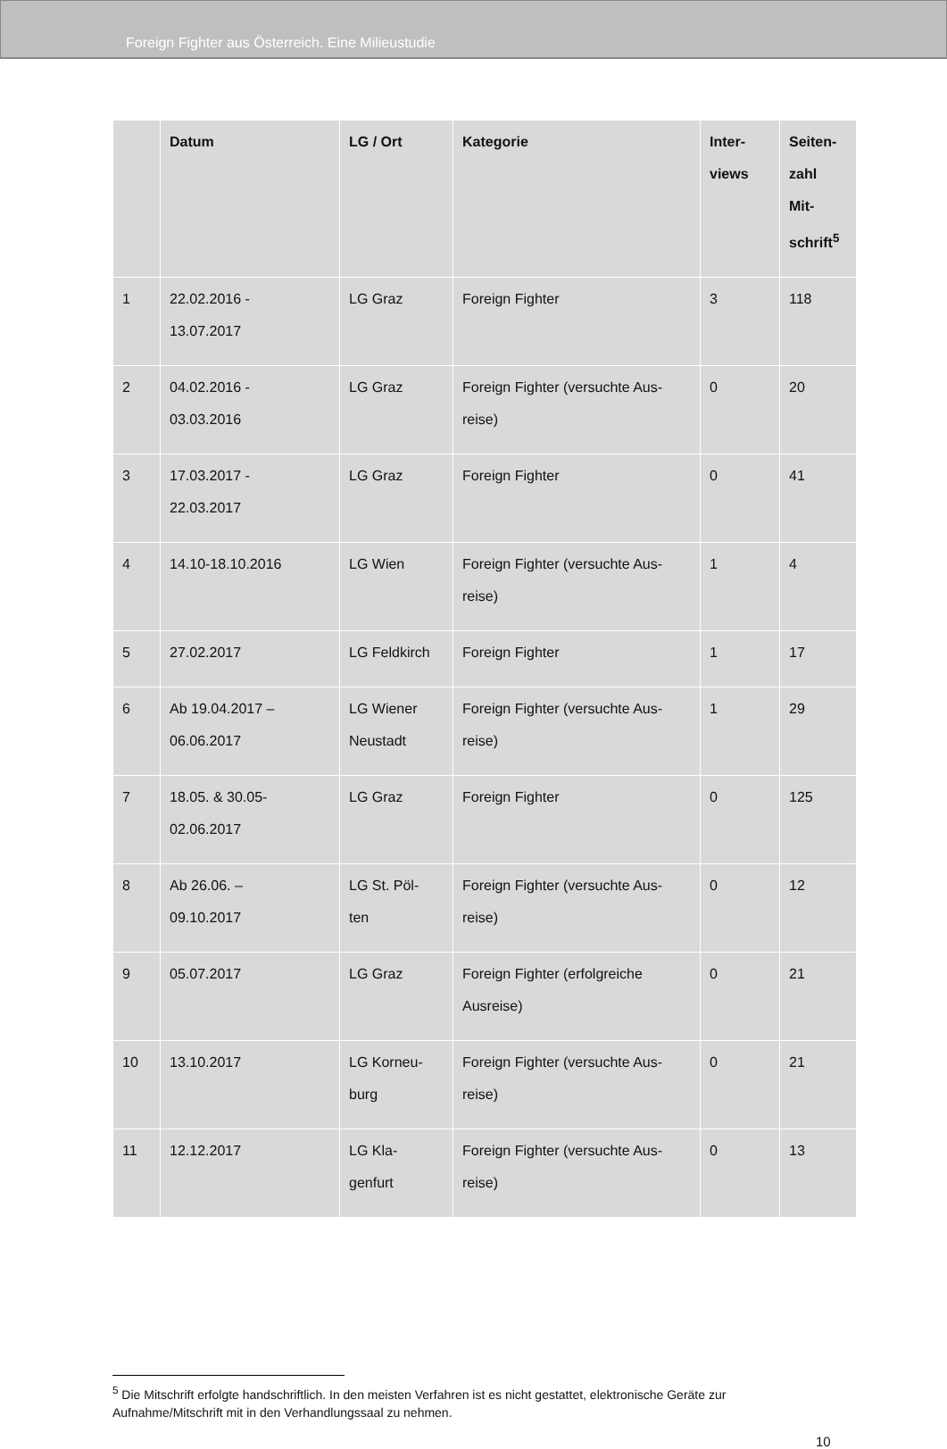Foreign Fighter aus Österreich. Eine Milieustudie
| | Datum | LG / Ort | Kategorie | Inter- views | Seiten- zahl Mit- schrift<sup>5</sup> |
| --- | --- | --- | --- | --- | --- |
| 1 | 22.02.2016 - 13.07.2017 | LG Graz | Foreign Fighter | 3 | 118 |
| 2 | 04.02.2016 - 03.03.2016 | LG Graz | Foreign Fighter (versuchte Aus- reise) | 0 | 20 |
| 3 | 17.03.2017 - 22.03.2017 | LG Graz | Foreign Fighter | 0 | 41 |
| 4 | 14.10-18.10.2016 | LG Wien | Foreign Fighter (versuchte Aus- reise) | 1 | 4 |
| 5 | 27.02.2017 | LG Feldkirch | Foreign Fighter | 1 | 17 |
| 6 | Ab 19.04.2017 – 06.06.2017 | LG Wiener Neustadt | Foreign Fighter (versuchte Aus- reise) | 1 | 29 |
| 7 | 18.05. & 30.05- 02.06.2017 | LG Graz | Foreign Fighter | 0 | 125 |
| 8 | Ab 26.06. – 09.10.2017 | LG St. Pöl- ten | Foreign Fighter (versuchte Aus- reise) | 0 | 12 |
| 9 | 05.07.2017 | LG Graz | Foreign Fighter (erfolgreiche Ausreise) | 0 | 21 |
| 10 | 13.10.2017 | LG Korneu- burg | Foreign Fighter (versuchte Aus- reise) | 0 | 21 |
| 11 | 12.12.2017 | LG Kla- genfurt | Foreign Fighter (versuchte Aus- reise) | 0 | 13 |
<sup>5</sup> Die Mitschrift erfolgte handschriftlich. In den meisten Verfahren ist es nicht gestattet, elektronische Geräte zur Aufnahme/Mitschrift mit in den Verhandlungssaal zu nehmen.
10